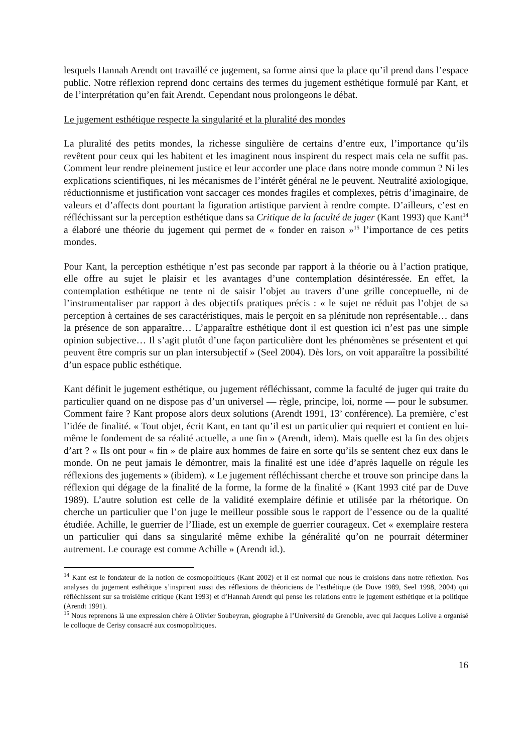lesquels Hannah Arendt ont travaillé ce jugement, sa forme ainsi que la place qu’il prend dans l’espace public. Notre réflexion reprend donc certains des termes du jugement esthétique formulé par Kant, et de l’interprétation qu’en fait Arendt. Cependant nous prolongeons le débat.
Le jugement esthétique respecte la singularité et la pluralité des mondes
La pluralité des petits mondes, la richesse singulière de certains d’entre eux, l’importance qu’ils revêtent pour ceux qui les habitent et les imaginent nous inspirent du respect mais cela ne suffit pas. Comment leur rendre pleinement justice et leur accorder une place dans notre monde commun ? Ni les explications scientifiques, ni les mécanismes de l’intérêt général ne le peuvent. Neutralité axiologique, réductionnisme et justification vont saccager ces mondes fragiles et complexes, pétris d’imaginaire, de valeurs et d’affects dont pourtant la figuration artistique parvient à rendre compte. D’ailleurs, c’est en réfléchissant sur la perception esthétique dans sa Critique de la faculté de juger (Kant 1993) que Kant<sup>14</sup> a élaboré une théorie du jugement qui permet de « fonder en raison »<sup>15</sup> l’importance de ces petits mondes.
Pour Kant, la perception esthétique n’est pas seconde par rapport à la théorie ou à l’action pratique, elle offre au sujet le plaisir et les avantages d’une contemplation désintéressée. En effet, la contemplation esthétique ne tente ni de saisir l’objet au travers d’une grille conceptuelle, ni de l’instrumentaliser par rapport à des objectifs pratiques précis : « le sujet ne réduit pas l’objet de sa perception à certaines de ses caractéristiques, mais le perçoit en sa plénitude non représentable… dans la présence de son apparaître… L’apparaître esthétique dont il est question ici n’est pas une simple opinion subjective… Il s’agit plutôt d’une façon particulière dont les phénomènes se présentent et qui peuvent être compris sur un plan intersubjectif » (Seel 2004). Dès lors, on voit apparaître la possibilité d’un espace public esthétique.
Kant définit le jugement esthétique, ou jugement réfléchissant, comme la faculté de juger qui traite du particulier quand on ne dispose pas d’un universel — règle, principe, loi, norme — pour le subsumer. Comment faire ? Kant propose alors deux solutions (Arendt 1991, 13<sup>e</sup> conférence). La première, c’est l’idée de finalité. « Tout objet, écrit Kant, en tant qu’il est un particulier qui requiert et contient en lui-même le fondement de sa réalité actuelle, a une fin » (Arendt, idem). Mais quelle est la fin des objets d’art ? « Ils ont pour « fin » de plaire aux hommes de faire en sorte qu’ils se sentent chez eux dans le monde. On ne peut jamais le démontrer, mais la finalité est une idée d’après laquelle on régule les réflexions des jugements » (ibidem). « Le jugement réfléchissant cherche et trouve son principe dans la réflexion qui dégage de la finalité de la forme, la forme de la finalité » (Kant 1993 cité par de Duve 1989). L’autre solution est celle de la validité exemplaire définie et utilisée par la rhétorique. On cherche un particulier que l’on juge le meilleur possible sous le rapport de l’essence ou de la qualité étudiée. Achille, le guerrier de l’Iliade, est un exemple de guerrier courageux. Cet « exemplaire restera un particulier qui dans sa singularité même exhibe la généralité qu’on ne pourrait déterminer autrement. Le courage est comme Achille » (Arendt id.).
<sup>14</sup> Kant est le fondateur de la notion de cosmopolitiques (Kant 2002) et il est normal que nous le croisions dans notre réflexion. Nos analyses du jugement esthétique s’inspirent aussi des réflexions de théoriciens de l’esthétique (de Duve 1989, Seel 1998, 2004) qui réfléchissent sur sa troisième critique (Kant 1993) et d’Hannah Arendt qui pense les relations entre le jugement esthétique et la politique (Arendt 1991).
<sup>15</sup> Nous reprenons là une expression chère à Olivier Soubeyran, géographe à l’Université de Grenoble, avec qui Jacques Lolive a organisé le colloque de Cerisy consacré aux cosmopolitiques.
16